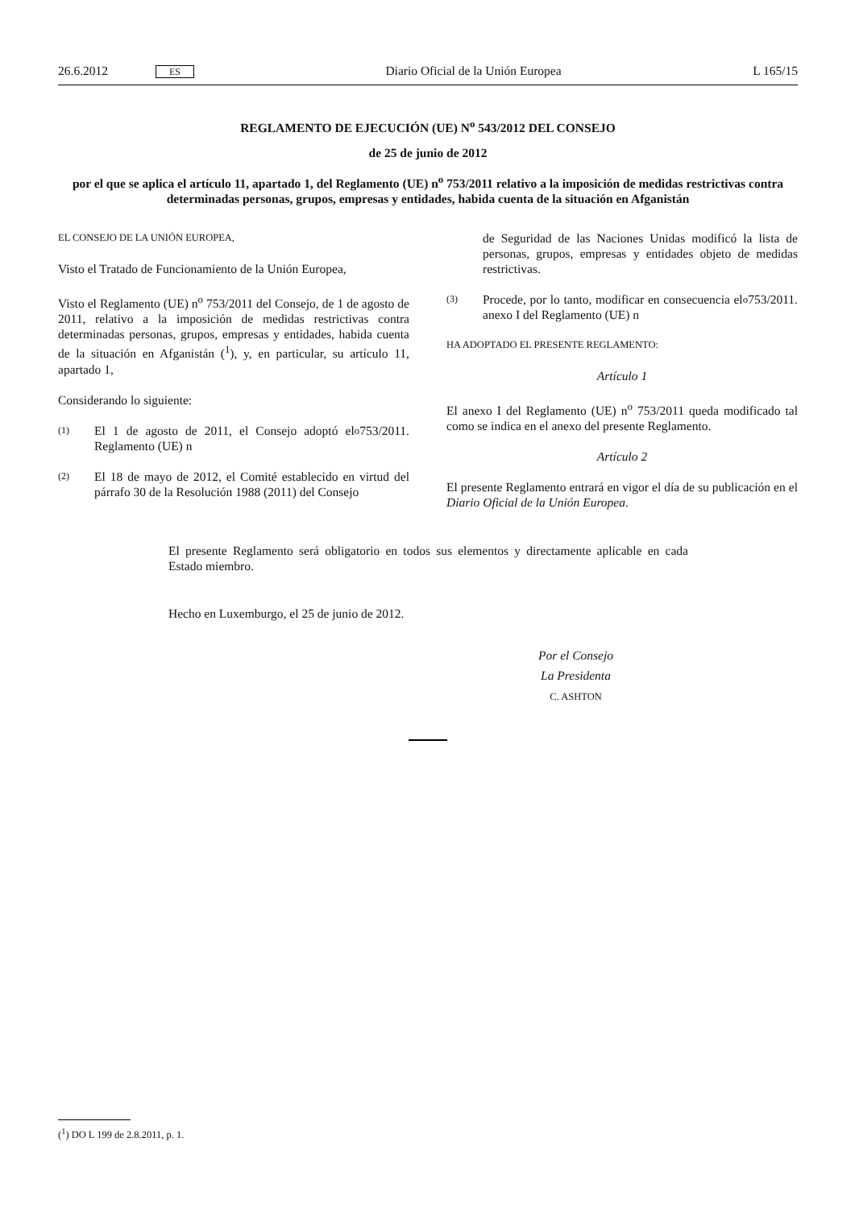26.6.2012 ES Diario Oficial de la Unión Europea L 165/15
REGLAMENTO DE EJECUCIÓN (UE) N<sup>o</sup> 543/2012 DEL CONSEJO
de 25 de junio de 2012
por el que se aplica el artículo 11, apartado 1, del Reglamento (UE) n<sup>o</sup> 753/2011 relativo a la imposición de medidas restrictivas contra determinadas personas, grupos, empresas y entidades, habida cuenta de la situación en Afganistán
EL CONSEJO DE LA UNIÓN EUROPEA,
Visto el Tratado de Funcionamiento de la Unión Europea,
Visto el Reglamento (UE) n<sup>o</sup> 753/2011 del Consejo, de 1 de agosto de 2011, relativo a la imposición de medidas restrictivas contra determinadas personas, grupos, empresas y entidades, habida cuenta de la situación en Afganistán (<sup>1</sup>), y, en particular, su artículo 11, apartado 1,
Considerando lo siguiente:
(1) El 1 de agosto de 2011, el Consejo adoptó el Reglamento (UE) n<sup>o</sup> 753/2011.
(2) El 18 de mayo de 2012, el Comité establecido en virtud del párrafo 30 de la Resolución 1988 (2011) del Consejo
de Seguridad de las Naciones Unidas modificó la lista de personas, grupos, empresas y entidades objeto de medidas restrictivas.
(3) Procede, por lo tanto, modificar en consecuencia el anexo I del Reglamento (UE) n<sup>o</sup> 753/2011.
HA ADOPTADO EL PRESENTE REGLAMENTO:
Artículo 1
El anexo I del Reglamento (UE) n<sup>o</sup> 753/2011 queda modificado tal como se indica en el anexo del presente Reglamento.
Artículo 2
El presente Reglamento entrará en vigor el día de su publicación en el Diario Oficial de la Unión Europea.
El presente Reglamento será obligatorio en todos sus elementos y directamente aplicable en cada Estado miembro.
Hecho en Luxemburgo, el 25 de junio de 2012.
Por el Consejo
La Presidenta
C. ASHTON
(<sup>1</sup>) DO L 199 de 2.8.2011, p. 1.